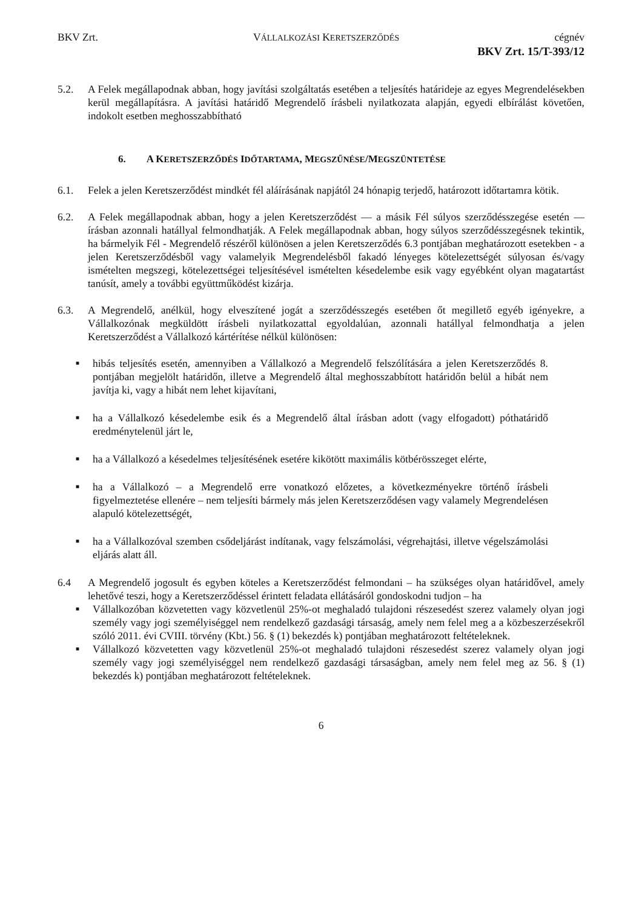BKV Zrt. VÁLLALKOZÁSI KERETSZERZŐDÉS cégnév
BKV Zrt. 15/T-393/12
5.2. A Felek megállapodnak abban, hogy javítási szolgáltatás esetében a teljesítés határideje az egyes Megrendelésekben kerül megállapításra. A javítási határidő Megrendelő írásbeli nyilatkozata alapján, egyedi elbírálást követően, indokolt esetben meghosszabbítható
6. A KERETSZERZŐDÉS IDŐTARTAMA, MEGSZŰNÉSE/MEGSZÜNTETÉSE
6.1. Felek a jelen Keretszerződést mindkét fél aláírásának napjától 24 hónapig terjedő, határozott időtartamra kötik.
6.2. A Felek megállapodnak abban, hogy a jelen Keretszerződést — a másik Fél súlyos szerződésszegése esetén — írásban azonnali hatállyal felmondhatják. A Felek megállapodnak abban, hogy súlyos szerződésszegésnek tekintik, ha bármelyik Fél - Megrendelő részéről különösen a jelen Keretszerződés 6.3 pontjában meghatározott esetekben - a jelen Keretszerződésből vagy valamelyik Megrendelésből fakadó lényeges kötelezettségét súlyosan és/vagy ismételten megszegi, kötelezettségei teljesítésével ismételten késedelembe esik vagy egyébként olyan magatartást tanúsít, amely a további együttműködést kizárja.
6.3. A Megrendelő, anélkül, hogy elveszítené jogát a szerződésszegés esetében őt megillető egyéb igényekre, a Vállalkozónak megküldött írásbeli nyilatkozattal egyoldalúan, azonnali hatállyal felmondhatja a jelen Keretszerződést a Vállalkozó kártérítése nélkül különösen:
■ hibás teljesítés esetén, amennyiben a Vállalkozó a Megrendelő felszólítására a jelen Keretszerződés 8. pontjában megjelölt határidőn, illetve a Megrendelő által meghosszabbított határidőn belül a hibát nem javítja ki, vagy a hibát nem lehet kijavítani,
■ ha a Vállalkozó késedelembe esik és a Megrendelő által írásban adott (vagy elfogadott) póthatáridő eredménytelenül járt le,
■ ha a Vállalkozó a késedelmes teljesítésének esetére kikötött maximális kötbérösszeget elérte,
■ ha a Vállalkozó – a Megrendelő erre vonatkozó előzetes, a következményekre történő írásbeli figyelmeztetése ellenére – nem teljesíti bármely más jelen Keretszerződésen vagy valamely Megrendelésen alapuló kötelezettségét,
■ ha a Vállalkozóval szemben csődeljárást indítanak, vagy felszámolási, végrehajtási, illetve végelszámolási eljárás alatt áll.
6.4 A Megrendelő jogosult és egyben köteles a Keretszerződést felmondani – ha szükséges olyan határidővel, amely lehetővé teszi, hogy a Keretszerződéssel érintett feladata ellátásáról gondoskodni tudjon – ha
■ Vállalkozóban közvetetten vagy közvetlenül 25%-ot meghaladó tulajdoni részesedést szerez valamely olyan jogi személy vagy jogi személyiséggel nem rendelkező gazdasági társaság, amely nem felel meg a a közbeszerzésekről szóló 2011. évi CVIII. törvény (Kbt.) 56. § (1) bekezdés k) pontjában meghatározott feltételeknek.
■ Vállalkozó közvetetten vagy közvetlenül 25%-ot meghaladó tulajdoni részesedést szerez valamely olyan jogi személy vagy jogi személyiséggel nem rendelkező gazdasági társaságban, amely nem felel meg az 56. § (1) bekezdés k) pontjában meghatározott feltételeknek.
6